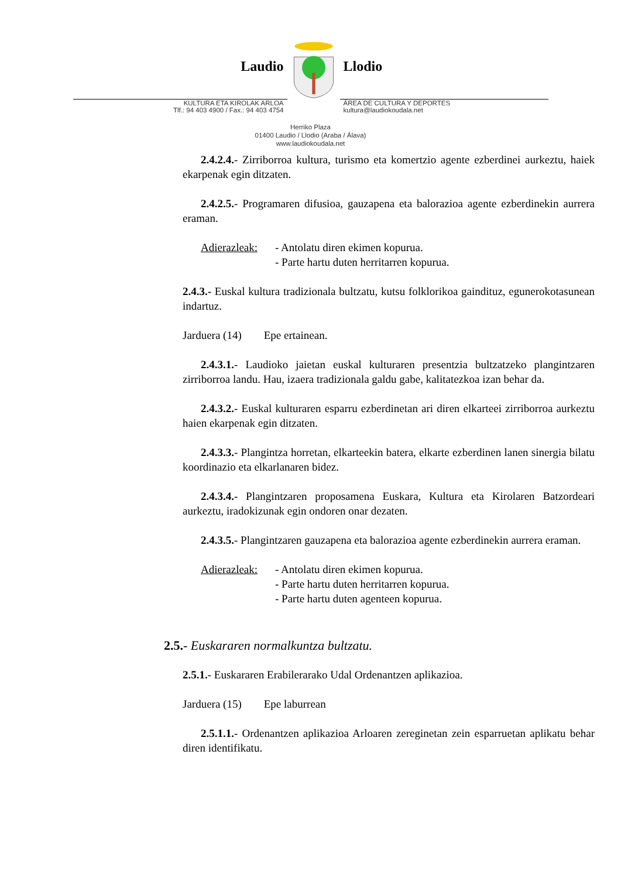Laudio Llodio
KULTURA ETA KIROLAK ARLOA
Tlf.: 94 403 4900 / Fax.: 94 403 4754
ÁREA DE CULTURA Y DEPORTES
kultura@laudiokoudala.net
Herriko Plaza
01400 Laudio / Llodio (Araba / Álava)
www.laudiokoudala.net
2.4.2.4.- Zirriborroa kultura, turismo eta komertzio agente ezberdinei aurkeztu, haiek ekarpenak egin ditzaten.
2.4.2.5.- Programaren difusioa, gauzapena eta balorazioa agente ezberdinekin aurrera eraman.
Adierazleak:
- Antolatu diren ekimen kopurua.
- Parte hartu duten herritarren kopurua.
2.4.3.- Euskal kultura tradizionala bultzatu, kutsu folklorikoa gaindituz, egunerokotasunean indartuz.
Jarduera (14) Epe ertainean.
2.4.3.1.- Laudioko jaietan euskal kulturaren presentzia bultzatzeko plangintzaren zirriborroa landu. Hau, izaera tradizionala galdu gabe, kalitatezkoa izan behar da.
2.4.3.2.- Euskal kulturaren esparru ezberdinetan ari diren elkarteei zirriborroa aurkeztu haien ekarpenak egin ditzaten.
2.4.3.3.- Plangintza horretan, elkarteekin batera, elkarte ezberdinen lanen sinergia bilatu koordinazio eta elkarlanaren bidez.
2.4.3.4.- Plangintzaren proposamena Euskara, Kultura eta Kirolaren Batzordeari aurkeztu, iradokizunak egin ondoren onar dezaten.
2.4.3.5.- Plangintzaren gauzapena eta balorazioa agente ezberdinekin aurrera eraman.
Adierazleak:
- Antolatu diren ekimen kopurua.
- Parte hartu duten herritarren kopurua.
- Parte hartu duten agenteen kopurua.
2.5.- Euskararen normalkuntza bultzatu.
2.5.1.- Euskararen Erabilerarako Udal Ordenantzen aplikazioa.
Jarduera (15) Epe laburrean
2.5.1.1.- Ordenantzen aplikazioa Arloaren zereginetan zein esparruetan aplikatu behar diren identifikatu.